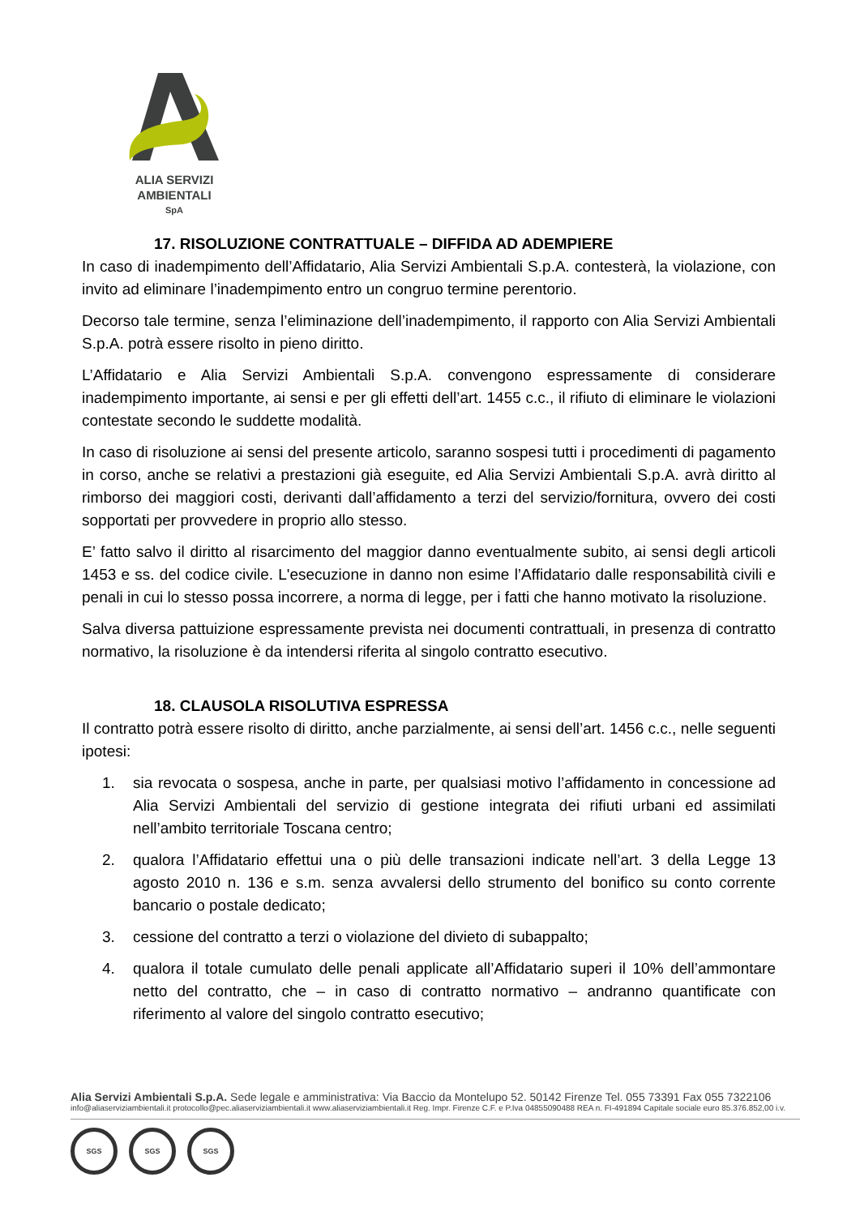ALIA SERVIZI
AMBIENTALI
SpA
17. RISOLUZIONE CONTRATTUALE – DIFFIDA AD ADEMPIERE
In caso di inadempimento dell’Affidatario, Alia Servizi Ambientali S.p.A. contesterà, la violazione, con invito ad eliminare l’inadempimento entro un congruo termine perentorio.
Decorso tale termine, senza l’eliminazione dell’inadempimento, il rapporto con Alia Servizi Ambientali S.p.A. potrà essere risolto in pieno diritto.
L’Affidatario e Alia Servizi Ambientali S.p.A. convengono espressamente di considerare inadempimento importante, ai sensi e per gli effetti dell’art. 1455 c.c., il rifiuto di eliminare le violazioni contestate secondo le suddette modalità.
In caso di risoluzione ai sensi del presente articolo, saranno sospesi tutti i procedimenti di pagamento in corso, anche se relativi a prestazioni già eseguite, ed Alia Servizi Ambientali S.p.A. avrà diritto al rimborso dei maggiori costi, derivanti dall’affidamento a terzi del servizio/fornitura, ovvero dei costi sopportati per provvedere in proprio allo stesso.
E’ fatto salvo il diritto al risarcimento del maggior danno eventualmente subito, ai sensi degli articoli 1453 e ss. del codice civile. L'esecuzione in danno non esime l’Affidatario dalle responsabilità civili e penali in cui lo stesso possa incorrere, a norma di legge, per i fatti che hanno motivato la risoluzione.
Salva diversa pattuizione espressamente prevista nei documenti contrattuali, in presenza di contratto normativo, la risoluzione è da intendersi riferita al singolo contratto esecutivo.
18. CLAUSOLA RISOLUTIVA ESPRESSA
Il contratto potrà essere risolto di diritto, anche parzialmente, ai sensi dell’art. 1456 c.c., nelle seguenti ipotesi:
1. sia revocata o sospesa, anche in parte, per qualsiasi motivo l’affidamento in concessione ad Alia Servizi Ambientali del servizio di gestione integrata dei rifiuti urbani ed assimilati nell’ambito territoriale Toscana centro;
2. qualora l’Affidatario effettui una o più delle transazioni indicate nell’art. 3 della Legge 13 agosto 2010 n. 136 e s.m. senza avvalersi dello strumento del bonifico su conto corrente bancario o postale dedicato;
3. cessione del contratto a terzi o violazione del divieto di subappalto;
4. qualora il totale cumulato delle penali applicate all’Affidatario superi il 10% dell’ammontare netto del contratto, che – in caso di contratto normativo – andranno quantificate con riferimento al valore del singolo contratto esecutivo;
Alia Servizi Ambientali S.p.A. Sede legale e amministrativa: Via Baccio da Montelupo 52. 50142 Firenze Tel. 055 73391 Fax 055 7322106
info@aliaserviziambientali.it protocollo@pec.aliaserviziambientali.it www.aliaserviziambientali.it Reg. Impr. Firenze C.F. e P.Iva 04855090488 REA n. FI-491894 Capitale sociale euro 85.376.852,00 i.v.
SGS SGS SGS